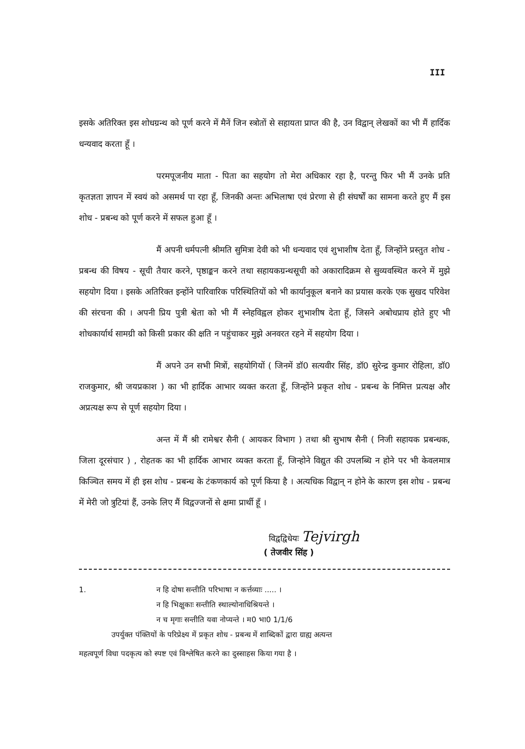III
इसके अतिरिक्त इस शोधग्रन्थ को पूर्ण करने में मैनें जिन स्त्रोतों से सहायता प्राप्त की है, उन विद्वान् लेखकों का भी मैं हार्दिक धन्यवाद करता हूँ ।
परमपूजनीय माता - पिता का सहयोग तो मेरा अधिकार रहा है, परन्तु फिर भी मैं उनके प्रति कृतज्ञता ज्ञापन में स्वयं को असमर्थ पा रहा हूँ, जिनकी अन्तः अभिलाषा एवं प्रेरणा से ही संघर्षों का सामना करते हुए मैं इस शोध - प्रबन्ध को पूर्ण करने में सफल हुआ हूँ ।
मैं अपनी धर्मपत्नी श्रीमति सुमित्रा देवी को भी धन्यवाद एवं शुभाशीष देता हूँ, जिन्होंने प्रस्तुत शोध - प्रबन्ध की विषय - सूची तैयार करने, पृष्ठाङ्कन करने तथा सहायकग्रन्थसूची को अकारादिक्रम से सुव्यवस्थित करने में मुझे सहयोग दिया । इसके अतिरिक्त इन्होंने पारिवारिक परिस्थितियों को भी कार्यानुकूल बनाने का प्रयास करके एक सुखद परिवेश की संरचना की । अपनी प्रिय पुत्री श्वेता को भी मैं स्नेहविह्वल होकर शुभाशीष देता हूँ, जिसने अबोधप्राय होते हुए भी शोधकार्यार्थ सामग्री को किसी प्रकार की क्षति न पहुंचाकर मुझे अनवरत रहने में सहयोग दिया ।
मैं अपने उन सभी मित्रों, सहयोगियों ( जिनमें डॉ0 सत्यवीर सिंह, डॉ0 सुरेन्द्र कुमार रोहिला, डॉ0 राजकुमार, श्री जयप्रकाश ) का भी हार्दिक आभार व्यक्त करता हूँ, जिन्होंने प्रकृत शोध - प्रबन्ध के निमित्त प्रत्यक्ष और अप्रत्यक्ष रूप से पूर्ण सहयोग दिया ।
अन्त में मैं श्री रामेश्वर सैनी ( आयकर विभाग ) तथा श्री सुभाष सैनी ( निजी सहायक प्रबन्धक, जिला दूरसंचार ) , रोहतक का भी हार्दिक आभार व्यक्त करता हूँ, जिन्होने विद्युत की उपलब्धि न होने पर भी केवलमात्र किञ्चित समय में ही इस शोध - प्रबन्ध के टंकणकार्य को पूर्ण किया है । अत्यधिक विद्वान् न होने के कारण इस शोध - प्रबन्ध में मेरी जो त्रुटियां हैं, उनके लिए मैं विद्वज्जनों से क्षमा प्रार्थी हूँ ।
विद्वद्विधेयः Tejvirgh
( तेजवीर सिंह )
1. न हि दोषा सन्तीति परिभाषा न कर्त्तव्याः ..... ।
न हि भिक्षुकाः सन्तीति स्थाल्योनाधिश्रियन्ते ।
न च मृगाः सन्तीति यवा नोप्यन्ते । म0 भा0 1/1/6
उपर्युक्त पंक्तियों के परिप्रेक्ष्य में प्रकृत शोध - प्रबन्ध में शाब्दिकों द्वारा ग्राह्य अत्यन्त
महत्वपूर्ण विधा पदकृत्य को स्पष्ट एवं विश्लेषित करने का दुस्साहस किया गया है ।